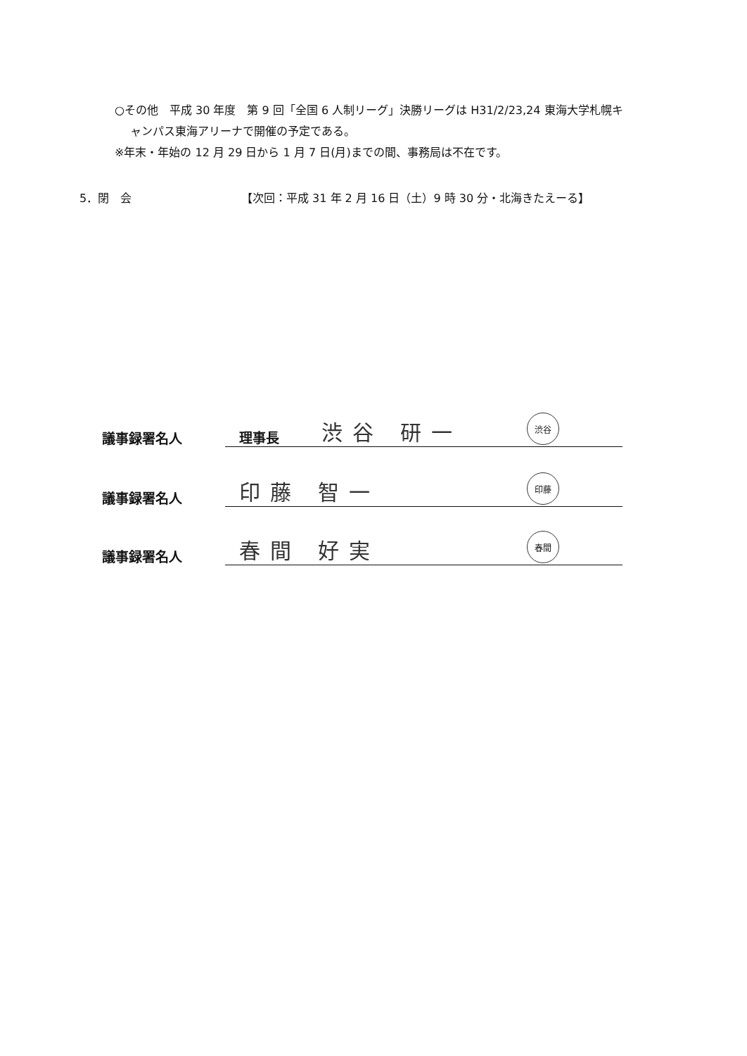○その他　平成 30 年度　第 9 回「全国 6 人制リーグ」決勝リーグは H31/2/23,24 東海大学札幌キ
ャンパス東海アリーナで開催の予定である。
※年末・年始の 12 月 29 日から 1 月 7 日(月)までの間、事務局は不在です。
5．閉　会 【次回：平成 31 年 2 月 16 日（土）9 時 30 分・北海きたえーる】
議事録署名人
理事長 渋谷 研一 渋谷
議事録署名人
印藤 智一 印藤
議事録署名人
春間 好実 春間